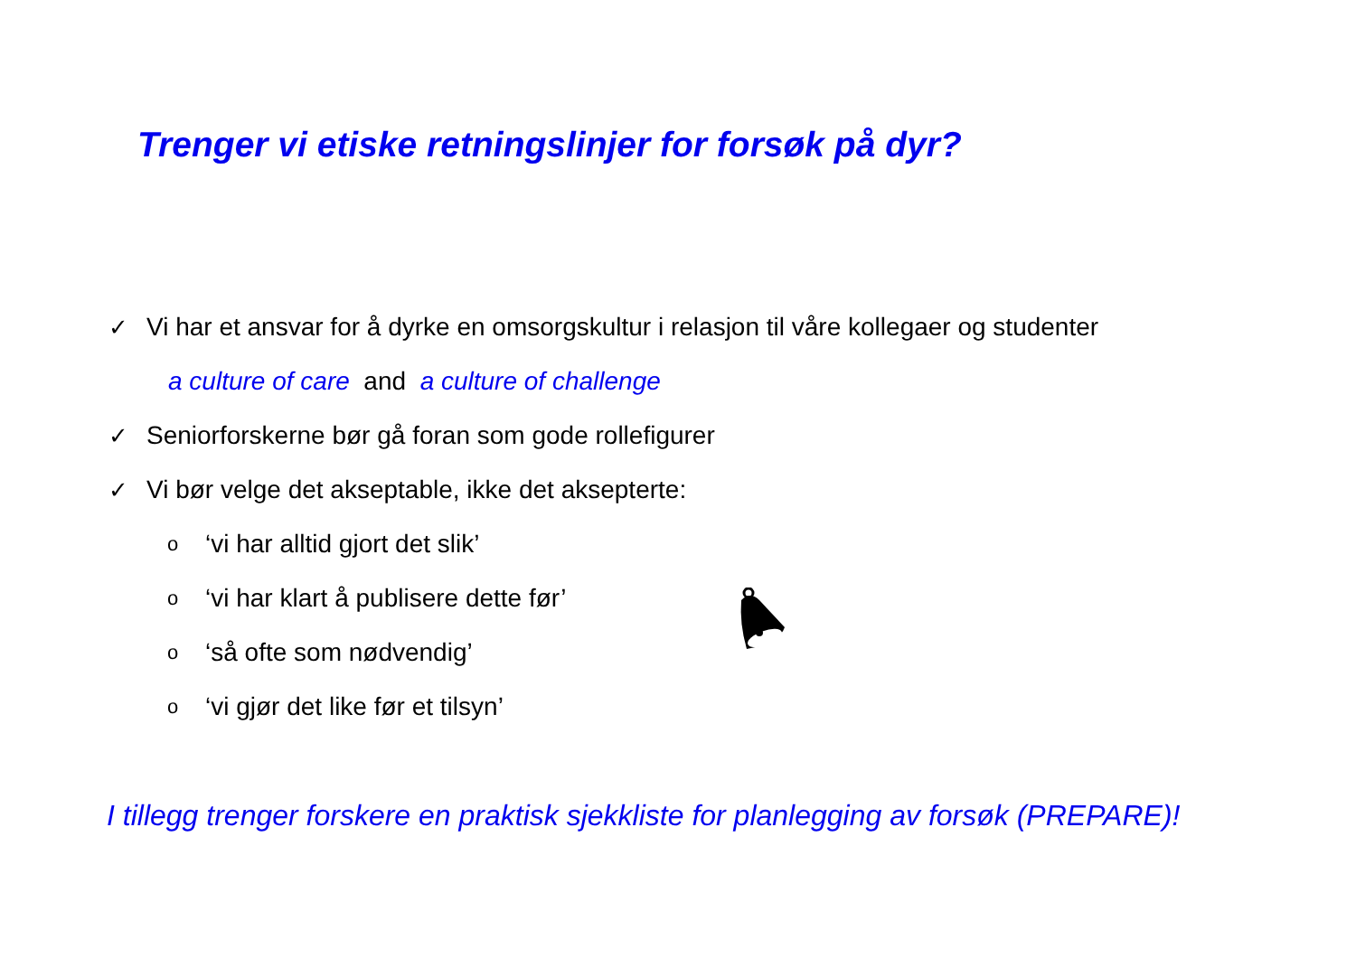Trenger vi etiske retningslinjer for forsøk på dyr?
✓ Vi har et ansvar for å dyrke en omsorgskultur i relasjon til våre kollegaer og studenter
a culture of care and a culture of challenge
✓ Seniorforskerne bør gå foran som gode rollefigurer
✓ Vi bør velge det akseptable, ikke det aksepterte:
o ‘vi har alltid gjort det slik’
o ‘vi har klart å publisere dette før’
o ‘så ofte som nødvendig’
o ‘vi gjør det like før et tilsyn’
I tillegg trenger forskere en praktisk sjekkliste for planlegging av forsøk (PREPARE)!